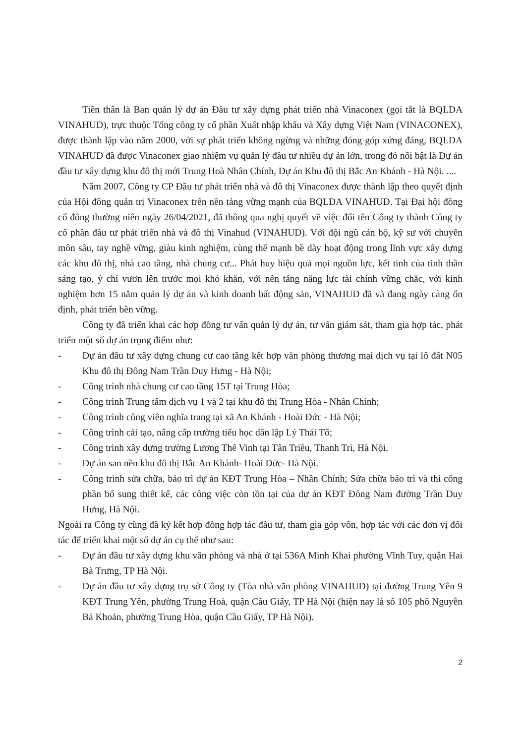Tiền thân là Ban quản lý dự án Đầu tư xây dựng phát triển nhà Vinaconex (gọi tắt là BQLDA VINAHUD), trực thuộc Tổng công ty cổ phần Xuất nhập khẩu và Xây dựng Việt Nam (VINACONEX), được thành lập vào năm 2000, với sự phát triển không ngừng và những đóng góp xứng đáng, BQLDA VINAHUD đã được Vinaconex giao nhiệm vụ quản lý đầu tư nhiều dự án lớn, trong đó nổi bật là Dự án đầu tư xây dựng khu đô thị mới Trung Hoà Nhân Chính, Dự án Khu đô thị Bắc An Khánh - Hà Nội. ....
Năm 2007, Công ty CP Đầu tư phát triển nhà và đô thị Vinaconex được thành lập theo quyết định của Hội đồng quản trị Vinaconex trên nền tảng vững mạnh của BQLDA VINAHUD. Tại Đại hội đồng cổ đông thường niên ngày 26/04/2021, đã thông qua nghị quyết về việc đổi tên Công ty thành Công ty cổ phần đầu tư phát triển nhà và đô thị Vinahud (VINAHUD). Với đội ngũ cán bộ, kỹ sư với chuyên môn sâu, tay nghề vững, giàu kinh nghiệm, cùng thế mạnh bề dày hoạt động trong lĩnh vực xây dựng các khu đô thị, nhà cao tầng, nhà chung cư... Phát huy hiệu quả mọi nguồn lực, kết tinh của tinh thần sáng tạo, ý chí vươn lên trước mọi khó khăn, với nền tảng năng lực tài chính vững chắc, với kinh nghiệm hơn 15 năm quản lý dự án và kinh doanh bất động sản, VINAHUD đã và đang ngày càng ổn định, phát triển bền vững.
Công ty đã triển khai các hợp đồng tư vấn quản lý dự án, tư vấn giám sát, tham gia hợp tác, phát triển một số dự án trọng điểm như:
- Dự án đầu tư xây dựng chung cư cao tầng kết hợp văn phòng thương mại dịch vụ tại lô đất N05 Khu đô thị Đông Nam Trần Duy Hưng - Hà Nội;
- Công trình nhà chung cư cao tầng 15T tại Trung Hòa;
- Công trình Trung tâm dịch vụ 1 và 2 tại khu đô thị Trung Hòa - Nhân Chính;
- Công trình công viên nghĩa trang tại xã An Khánh - Hoài Đức - Hà Nội;
- Công trình cải tạo, nâng cấp trường tiểu học dân lập Lý Thái Tổ;
- Công trình xây dựng trường Lương Thế Vinh tại Tân Triều, Thanh Trì, Hà Nội.
- Dự án san nền khu đô thị Bắc An Khánh- Hoài Đức- Hà Nội.
- Công trình sửa chữa, bảo trì dự án KĐT Trung Hòa – Nhân Chính; Sửa chữa bảo trì và thi công phần bổ sung thiết kế, các công việc còn tồn tại của dự án KĐT Đông Nam đường Trần Duy Hưng, Hà Nội.
Ngoài ra Công ty cũng đã ký kết hợp đồng hợp tác đầu tư, tham gia góp vốn, hợp tác với các đơn vị đối tác để triển khai một số dự án cụ thể như sau:
- Dự án đầu tư xây dựng khu văn phòng và nhà ở tại 536A Minh Khai phường Vĩnh Tuy, quận Hai Bà Trưng, TP Hà Nội.
- Dự án đầu tư xây dựng trụ sở Công ty (Tòa nhà văn phòng VINAHUD) tại đường Trung Yên 9 KĐT Trung Yên, phường Trung Hoà, quận Cầu Giấy, TP Hà Nội (hiện nay là số 105 phố Nguyễn Bá Khoản, phường Trung Hòa, quận Cầu Giấy, TP Hà Nội).
2